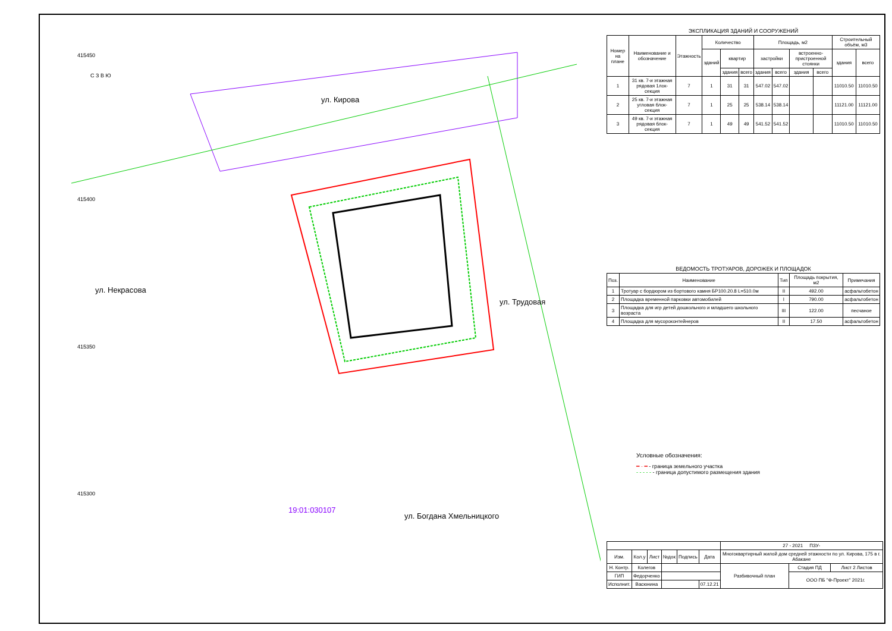ул. Кирова
ул. Некрасова
ул. Трудовая
ул. Богдана Хмельницкого
19:01:030107
415450
415400
415350
415300
С З В Ю
ЭКСПЛИКАЦИЯ ЗДАНИЙ И СООРУЖЕНИЙ
| Номер на плане | Наименование и обозначение | Этажность | Количество | | | Площадь, м2 | | | | Строительный объём, м3 | |
| --- | --- | --- | --- | --- | --- | --- | --- | --- | --- | --- | --- |
| | | | зданий | квартир | | застройки | | встроенно-пристроенной стоянки | | здания | всего |
| | | | | здания | всего | здания | всего | здания | всего | | |
| 1 | 31 кв. 7-и этажная рядовая 1лок-секция | 7 | 1 | 31 | 31 | 547.02 | 547.02 | | | 11010.50 | 11010.50 |
| 2 | 25 кв. 7-и этажная угловая блок-секция | 7 | 1 | 25 | 25 | 538.14 | 538.14 | | | 11121.00 | 11121.00 |
| 3 | 49 кв. 7-и этажная рядовая блок-секция | 7 | 1 | 49 | 49 | 541.52 | 541.52 | | | 11010.50 | 11010.50 |
ВЕДОМОСТЬ ТРОТУАРОВ, ДОРОЖЕК И ПЛОЩАДОК
| Поз. | Наименование | Тип | Площадь покрытия, м2 | Примечания |
| --- | --- | --- | --- | --- |
| 1 | Тротуар с бордюром из бортового камня БР100.20.8 L=510.0м | II | 492.00 | асфальтобетон |
| 2 | Площадка временной парковки автомобилей | I | 790.00 | асфальтобетон |
| 3 | Площадка для игр детей дошкольного и младшего школьного возраста | III | 122.00 | песчаное |
| 4 | Площадка для мусороконтейнеров | II | 17.50 | асфальтобетон |
Условные обозначения:
━ · ━ - граница земельного участка
- - - - - - граница допустимого размещения здания
| | | | | | | 27 - 2021 ПЗУ- | | |
| Изм. | Кол.у | Лист | №док | Подпись | Дата | Многоквартирный жилой дом средней этажности по ул. Кирова, 175 в г. Абакане | | |
| Н. Контр. | Колегов | | | | | Разбивочный план | Стадия ПД | Лист 2 Листов |
| ГИП | Федорченко | | | | | | ООО ПБ "Ф-Проект" 2021г. | |
| Исполнит. | Васюнина | | | | 07.12.21 | | | |